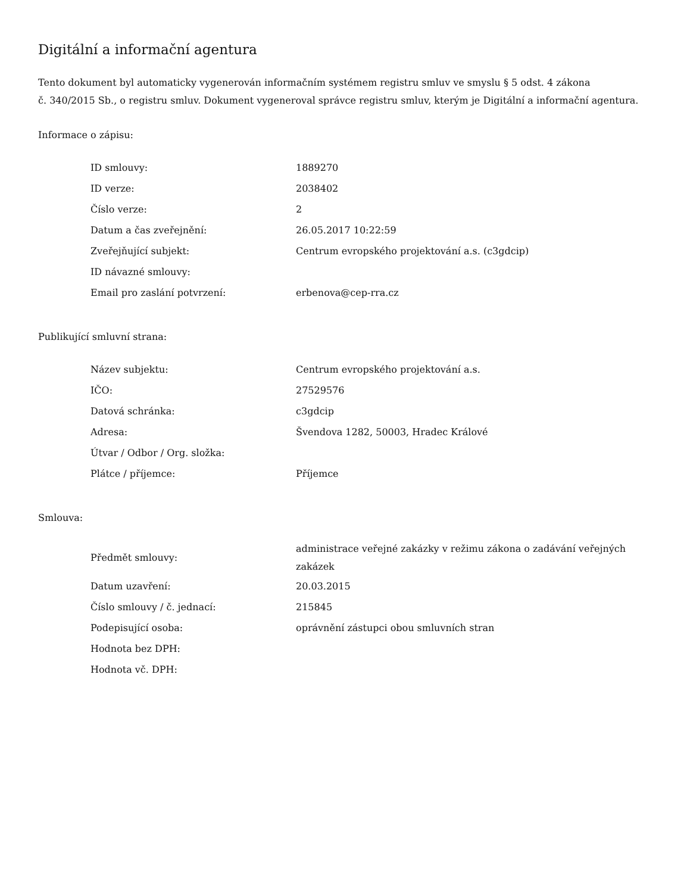Digitální a informační agentura
Tento dokument byl automaticky vygenerován informačním systémem registru smluv ve smyslu § 5 odst. 4 zákona
č. 340/2015 Sb., o registru smluv. Dokument vygeneroval správce registru smluv, kterým je Digitální a informační agentura.
Informace o zápisu:
| ID smlouvy: | 1889270 |
| ID verze: | 2038402 |
| Číslo verze: | 2 |
| Datum a čas zveřejnění: | 26.05.2017 10:22:59 |
| Zveřejňující subjekt: | Centrum evropského projektování a.s. (c3gdcip) |
| ID návazné smlouvy: | |
| Email pro zaslání potvrzení: | erbenova@cep-rra.cz |
Publikující smluvní strana:
| Název subjektu: | Centrum evropského projektování a.s. |
| IČO: | 27529576 |
| Datová schránka: | c3gdcip |
| Adresa: | Švendova 1282, 50003, Hradec Králové |
| Útvar / Odbor / Org. složka: | |
| Plátce / příjemce: | Příjemce |
Smlouva:
| Předmět smlouvy: | administrace veřejné zakázky v režimu zákona o zadávání veřejných zakázek |
| Datum uzavření: | 20.03.2015 |
| Číslo smlouvy / č. jednací: | 215845 |
| Podepisující osoba: | oprávnění zástupci obou smluvních stran |
| Hodnota bez DPH: | |
| Hodnota vč. DPH: | |